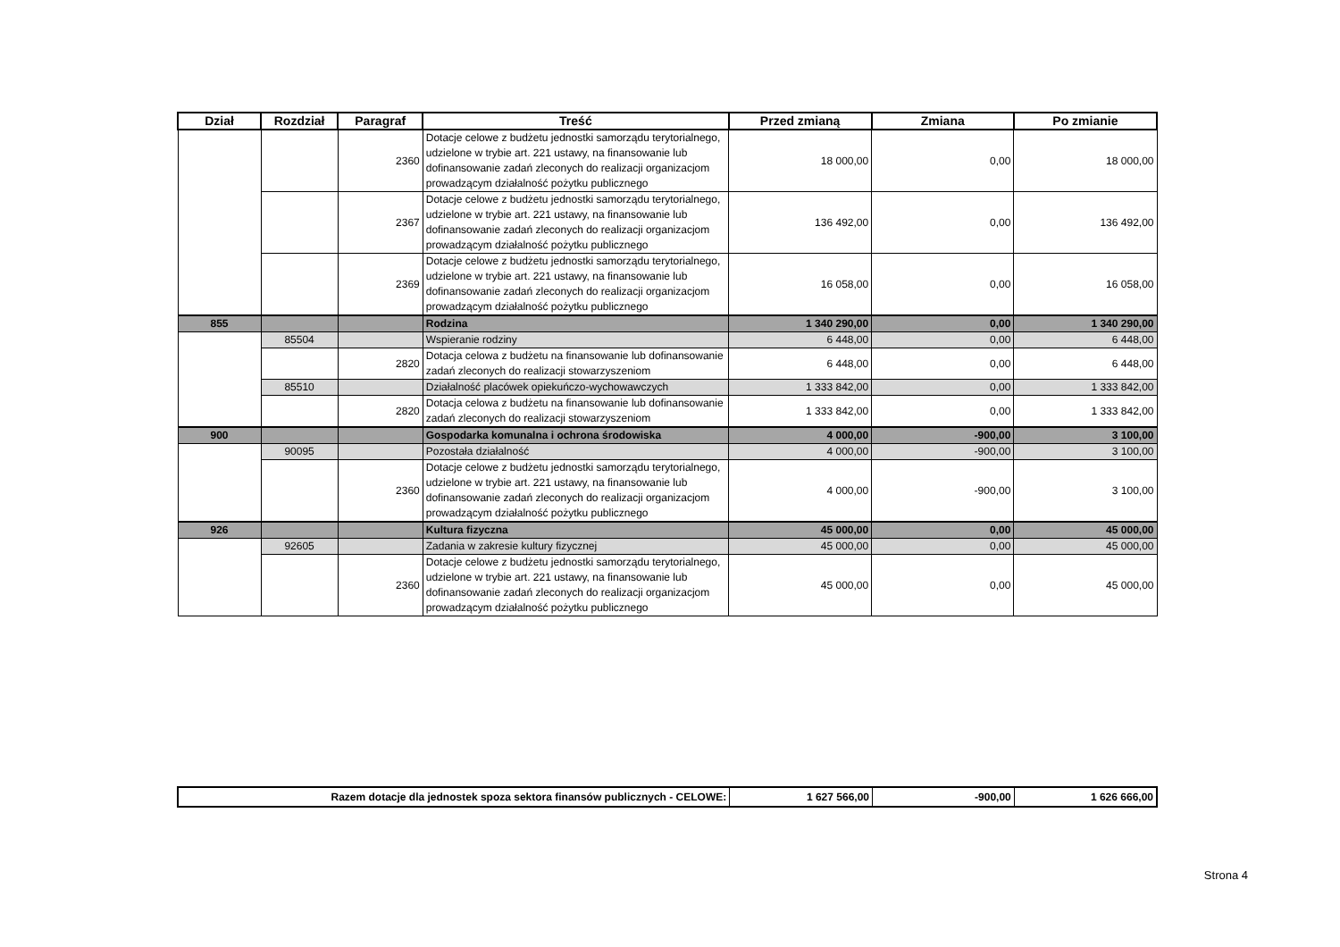| Dział | Rozdział | Paragraf | Treść | Przed zmianą | Zmiana | Po zmianie |
| --- | --- | --- | --- | --- | --- | --- |
| | | 2360 | Dotacje celowe z budżetu jednostki samorządu terytorialnego, udzielone w trybie art. 221 ustawy, na finansowanie lub dofinansowanie zadań zleconych do realizacji organizacjom prowadzącym działalność pożytku publicznego | 18 000,00 | 0,00 | 18 000,00 |
| | | 2367 | Dotacje celowe z budżetu jednostki samorządu terytorialnego, udzielone w trybie art. 221 ustawy, na finansowanie lub dofinansowanie zadań zleconych do realizacji organizacjom prowadzącym działalność pożytku publicznego | 136 492,00 | 0,00 | 136 492,00 |
| | | 2369 | Dotacje celowe z budżetu jednostki samorządu terytorialnego, udzielone w trybie art. 221 ustawy, na finansowanie lub dofinansowanie zadań zleconych do realizacji organizacjom prowadzącym działalność pożytku publicznego | 16 058,00 | 0,00 | 16 058,00 |
| 855 | | | Rodzina | 1 340 290,00 | 0,00 | 1 340 290,00 |
| | 85504 | | Wspieranie rodziny | 6 448,00 | 0,00 | 6 448,00 |
| | | 2820 | Dotacja celowa z budżetu na finansowanie lub dofinansowanie zadań zleconych do realizacji stowarzyszeniom | 6 448,00 | 0,00 | 6 448,00 |
| | 85510 | | Działalność placówek opiekuńczo-wychowawczych | 1 333 842,00 | 0,00 | 1 333 842,00 |
| | | 2820 | Dotacja celowa z budżetu na finansowanie lub dofinansowanie zadań zleconych do realizacji stowarzyszeniom | 1 333 842,00 | 0,00 | 1 333 842,00 |
| 900 | | | Gospodarka komunalna i ochrona środowiska | 4 000,00 | -900,00 | 3 100,00 |
| | 90095 | | Pozostała działalność | 4 000,00 | -900,00 | 3 100,00 |
| | | 2360 | Dotacje celowe z budżetu jednostki samorządu terytorialnego, udzielone w trybie art. 221 ustawy, na finansowanie lub dofinansowanie zadań zleconych do realizacji organizacjom prowadzącym działalność pożytku publicznego | 4 000,00 | -900,00 | 3 100,00 |
| 926 | | | Kultura fizyczna | 45 000,00 | 0,00 | 45 000,00 |
| | 92605 | | Zadania w zakresie kultury fizycznej | 45 000,00 | 0,00 | 45 000,00 |
| | | 2360 | Dotacje celowe z budżetu jednostki samorządu terytorialnego, udzielone w trybie art. 221 ustawy, na finansowanie lub dofinansowanie zadań zleconych do realizacji organizacjom prowadzącym działalność pożytku publicznego | 45 000,00 | 0,00 | 45 000,00 |
| Razem dotacje dla jednostek spoza sektora finansów publicznych - CELOWE: | 1 627 566,00 | -900,00 | 1 626 666,00 |
Strona 4